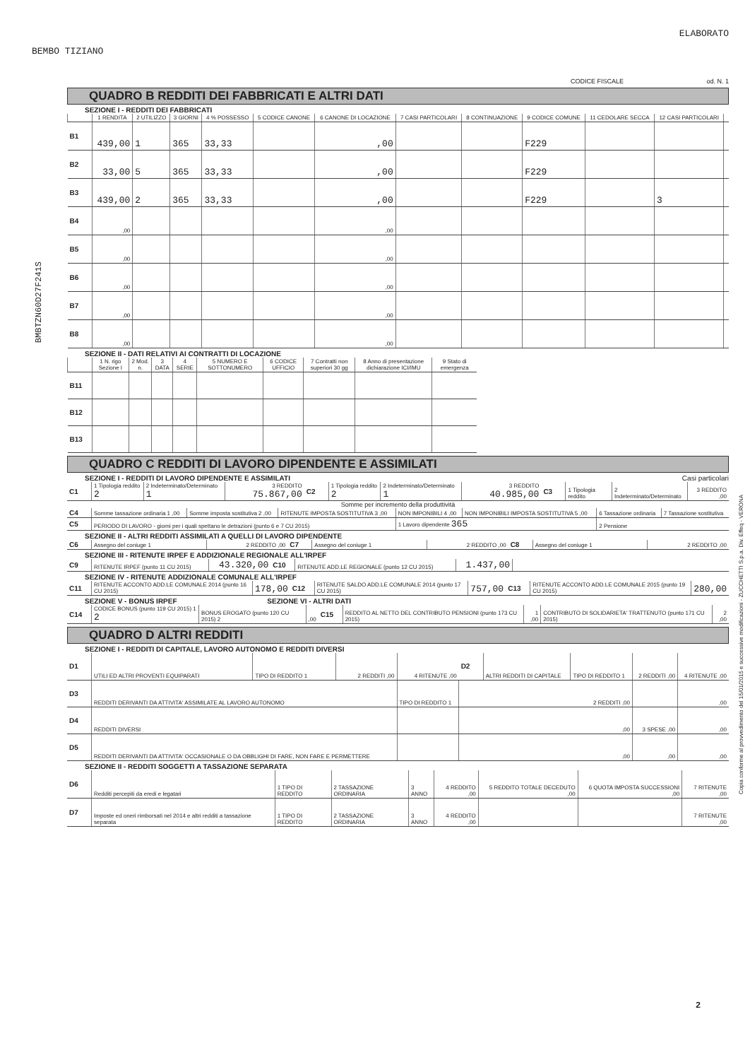ELABORATO
BEMBO TIZIANO
CODICE FISCALE od. N. 1
BMBTZN60D27F241S
Copia conforme al provvedimento del 15/01/2015 e successive modificazioni - ZUCCHETTI S.p.a. Div. Effeq - VERONA
QUADRO B REDDITI DEI FABBRICATI E ALTRI DATI
SEZIONE I - REDDITI DEI FABBRICATI
| | 1 RENDITA | 2 UTILIZZO | 3 GIORNI | 4 % POSSESSO | 5 CODICE CANONE | 6 CANONE DI LOCAZIONE | 7 CASI PARTICOLARI | 8 CONTINUAZIONE | 9 CODICE COMUNE | 11 CEDOLARE SECCA | 12 CASI PARTICOLARI | |
| --- | --- | --- | --- | --- | --- | --- | --- | --- | --- | --- | --- | --- |
| B1 | 439,00 | 1 | 365 | 33,33 | | ,00 | | | F229 | | | |
| B2 | 33,00 | 5 | 365 | 33,33 | | ,00 | | | F229 | | | |
| B3 | 439,00 | 2 | 365 | 33,33 | | ,00 | | | F229 | | 3 | |
| B4 | ,00 | | | | | ,00 | | | | | | |
| B5 | ,00 | | | | | ,00 | | | | | | |
| B6 | ,00 | | | | | ,00 | | | | | | |
| B7 | ,00 | | | | | ,00 | | | | | | |
| B8 | ,00 | | | | | ,00 | | | | | | |
SEZIONE II - DATI RELATIVI AI CONTRATTI DI LOCAZIONE
| | 1 N. rigo Sezione I | 2 Mod. n. | 3 DATA | 4 SERIE | 5 NUMERO E SOTTONUMERO | 6 CODICE UFFICIO | 7 Contratti non superiori 30 gg | 8 Anno di presentazione dichiarazione ICI/IMU | 9 Stato di emergenza |
| --- | --- | --- | --- | --- | --- | --- | --- | --- | --- |
| B11 | | | | | | | | | |
| B12 | | | | | | | | | |
| B13 | | | | | | | | | |
QUADRO C REDDITI DI LAVORO DIPENDENTE E ASSIMILATI
SEZIONE I - REDDITI DI LAVORO DIPENDENTE E ASSIMILATI Casi particolari
| C1 | 1 Tipologia reddito 2 | 2 Indeterminato/Determinato 1 | 3 REDDITO 75.867,00 | C2 | 1 Tipologia reddito 2 | 2 Indeterminato/Determinato 1 | 3 REDDITO 40.985,00 | C3 | 1 Tipologia reddito | 2 Indeterminato/Determinato | 3 REDDITO ,00 |
Somme per incremento della produttività
| C4 | Somme tassazione ordinaria 1 ,00 | Somme imposta sostitutiva 2 ,00 | RITENUTE IMPOSTA SOSTITUTIVA 3 ,00 | NON IMPONIBILI 4 ,00 | NON IMPONIBILI IMPOSTA SOSTITUTIVA 5 ,00 | 6 Tassazione ordinaria | 7 Tassazione sostitutiva |
| C5 | PERIODO DI LAVORO - giorni per i quali spettano le detrazioni (punto 6 e 7 CU 2015) | | | 1 Lavoro dipendente 365 | | 2 Pensione | |
SEZIONE II - ALTRI REDDITI ASSIMILATI A QUELLI DI LAVORO DIPENDENTE
| C6 | Assegno del coniuge 1 | 2 REDDITO ,00 | C7 | Assegno del coniuge 1 | 2 REDDITO ,00 | C8 | Assegno del coniuge 1 | 2 REDDITO ,00 |
SEZIONE III - RITENUTE IRPEF E ADDIZIONALE REGIONALE ALL'IRPEF
| C9 | RITENUTE IRPEF (punto 11 CU 2015) | 43.320,00 | C10 | RITENUTE ADD.LE REGIONALE (punto 12 CU 2015) | 1.437,00 | |
SEZIONE IV - RITENUTE ADDIZIONALE COMUNALE ALL'IRPEF
| C11 | RITENUTE ACCONTO ADD.LE COMUNALE 2014 (punto 16 CU 2015) | 178,00 | C12 | RITENUTE SALDO ADD.LE COMUNALE 2014 (punto 17 CU 2015) | 757,00 | C13 | RITENUTE ACCONTO ADD.LE COMUNALE 2015 (punto 19 CU 2015) | 280,00 |
SEZIONE V - BONUS IRPEF SEZIONE VI - ALTRI DATI
| C14 | CODICE BONUS (punto 119 CU 2015) 1 2 | BONUS EROGATO (punto 120 CU 2015) 2 | ,00 | C15 | REDDITO AL NETTO DEL CONTRIBUTO PENSIONI (punto 173 CU 2015) | 1 ,00 | CONTRIBUTO DI SOLIDARIETA' TRATTENUTO (punto 171 CU 2015) | 2 ,00 |
QUADRO D ALTRI REDDITI
SEZIONE I - REDDITI DI CAPITALE, LAVORO AUTONOMO E REDDITI DIVERSI
| D1 | UTILI ED ALTRI PROVENTI EQUIPARATI | TIPO DI REDDITO 1 | 2 REDDITI ,00 | 4 RITENUTE ,00 | D2 | ALTRI REDDITI DI CAPITALE | TIPO DI REDDITO 1 | 2 REDDITI ,00 | 4 RITENUTE ,00 |
| D3 | REDDITI DERIVANTI DA ATTIVITA' ASSIMILATE AL LAVORO AUTONOMO | | | TIPO DI REDDITO 1 | 2 REDDITI ,00 | | | | ,00 |
| D4 | REDDITI DIVERSI | | | | ,00 | | | 3 SPESE ,00 | ,00 |
| D5 | REDDITI DERIVANTI DA ATTIVITA' OCCASIONALE O DA OBBLIGHI DI FARE, NON FARE E PERMETTERE | | | | ,00 | | | ,00 | ,00 |
SEZIONE II - REDDITI SOGGETTI A TASSAZIONE SEPARATA
| D6 | Redditi percepiti da eredi e legatari | 1 TIPO DI REDDITO | 2 TASSAZIONE ORDINARIA | 3 ANNO | 4 REDDITO ,00 | 5 REDDITO TOTALE DECEDUTO ,00 | 6 QUOTA IMPOSTA SUCCESSIONI ,00 | 7 RITENUTE ,00 |
| D7 | Imposte ed oneri rimborsati nel 2014 e altri redditi a tassazione separata | 1 TIPO DI REDDITO | 2 TASSAZIONE ORDINARIA | 3 ANNO | 4 REDDITO ,00 | | | 7 RITENUTE ,00 |
2